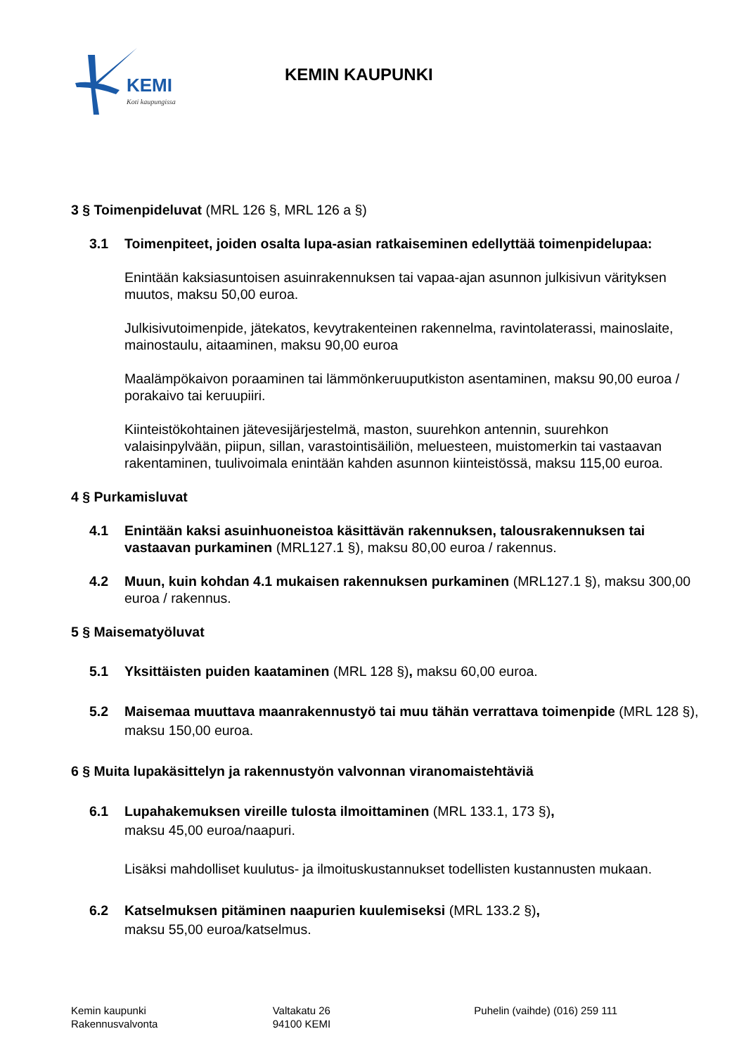KEMI
Koti kaupungissa
KEMIN KAUPUNKI
3 § Toimenpideluvat (MRL 126 §, MRL 126 a §)
3.1 Toimenpiteet, joiden osalta lupa-asian ratkaiseminen edellyttää toimenpidelupaa:
Enintään kaksiasuntoisen asuinrakennuksen tai vapaa-ajan asunnon julkisivun värityksen muutos, maksu 50,00 euroa.
Julkisivutoimenpide, jätekatos, kevytrakenteinen rakennelma, ravintolaterassi, mainoslaite, mainostaulu, aitaaminen, maksu 90,00 euroa
Maalämpökaivon poraaminen tai lämmönkeruuputkiston asentaminen, maksu 90,00 euroa / porakaivo tai keruupiiri.
Kiinteistökohtainen jätevesijärjestelmä, maston, suurehkon antennin, suurehkon valaisinpylvään, piipun, sillan, varastointisäiliön, meluesteen, muistomerkin tai vastaavan rakentaminen, tuulivoimala enintään kahden asunnon kiinteistössä, maksu 115,00 euroa.
4 § Purkamisluvat
4.1 Enintään kaksi asuinhuoneistoa käsittävän rakennuksen, talousrakennuksen tai vastaavan purkaminen (MRL127.1 §), maksu 80,00 euroa / rakennus.
4.2 Muun, kuin kohdan 4.1 mukaisen rakennuksen purkaminen (MRL127.1 §), maksu 300,00 euroa / rakennus.
5 § Maisematyöluvat
5.1 Yksittäisten puiden kaataminen (MRL 128 §), maksu 60,00 euroa.
5.2 Maisemaa muuttava maanrakennustyö tai muu tähän verrattava toimenpide (MRL 128 §), maksu 150,00 euroa.
6 § Muita lupakäsittelyn ja rakennustyön valvonnan viranomaistehtäviä
6.1 Lupahakemuksen vireille tulosta ilmoittaminen (MRL 133.1, 173 §),
maksu 45,00 euroa/naapuri.
Lisäksi mahdolliset kuulutus- ja ilmoituskustannukset todellisten kustannusten mukaan.
6.2 Katselmuksen pitäminen naapurien kuulemiseksi (MRL 133.2 §),
maksu 55,00 euroa/katselmus.
Kemin kaupunki
Rakennusvalvonta
Valtakatu 26
94100 KEMI
Puhelin (vaihde) (016) 259 111